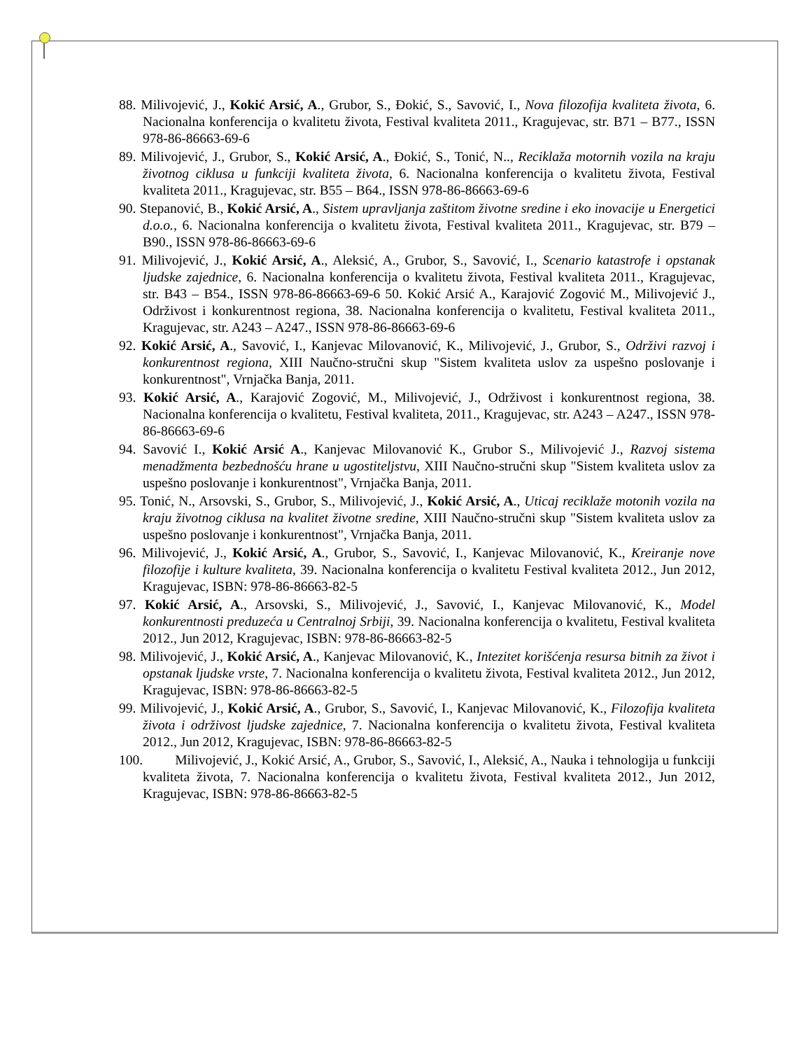88. Milivojević, J., Kokić Arsić, A., Grubor, S., Đokić, S., Savović, I., Nova filozofija kvaliteta života, 6. Nacionalna konferencija o kvalitetu života, Festival kvaliteta 2011., Kragujevac, str. B71 – B77., ISSN 978-86-86663-69-6
89. Milivojević, J., Grubor, S., Kokić Arsić, A., Đokić, S., Tonić, N.., Reciklaža motornih vozila na kraju životnog ciklusa u funkciji kvaliteta života, 6. Nacionalna konferencija o kvalitetu života, Festival kvaliteta 2011., Kragujevac, str. B55 – B64., ISSN 978-86-86663-69-6
90. Stepanović, B., Kokić Arsić, A., Sistem upravljanja zaštitom životne sredine i eko inovacije u Energetici d.o.o., 6. Nacionalna konferencija o kvalitetu života, Festival kvaliteta 2011., Kragujevac, str. B79 – B90., ISSN 978-86-86663-69-6
91. Milivojević, J., Kokić Arsić, A., Aleksić, A., Grubor, S., Savović, I., Scenario katastrofe i opstanak ljudske zajednice, 6. Nacionalna konferencija o kvalitetu života, Festival kvaliteta 2011., Kragujevac, str. B43 – B54., ISSN 978-86-86663-69-6 50. Kokić Arsić A., Karajović Zogović M., Milivojević J., Održivost i konkurentnost regiona, 38. Nacionalna konferencija o kvalitetu, Festival kvaliteta 2011., Kragujevac, str. A243 – A247., ISSN 978-86-86663-69-6
92. Kokić Arsić, A., Savović, I., Kanjevac Milovanović, K., Milivojević, J., Grubor, S., Održivi razvoj i konkurentnost regiona, XIII Naučno-stručni skup "Sistem kvaliteta uslov za uspešno poslovanje i konkurentnost", Vrnjačka Banja, 2011.
93. Kokić Arsić, A., Karajović Zogović, M., Milivojević, J., Održivost i konkurentnost regiona, 38. Nacionalna konferencija o kvalitetu, Festival kvaliteta, 2011., Kragujevac, str. A243 – A247., ISSN 978-86-86663-69-6
94. Savović I., Kokić Arsić A., Kanjevac Milovanović K., Grubor S., Milivojević J., Razvoj sistema menadžmenta bezbednošću hrane u ugostiteljstvu, XIII Naučno-stručni skup "Sistem kvaliteta uslov za uspešno poslovanje i konkurentnost", Vrnjačka Banja, 2011.
95. Tonić, N., Arsovski, S., Grubor, S., Milivojević, J., Kokić Arsić, A., Uticaj reciklaže motonih vozila na kraju životnog ciklusa na kvalitet životne sredine, XIII Naučno-stručni skup "Sistem kvaliteta uslov za uspešno poslovanje i konkurentnost", Vrnjačka Banja, 2011.
96. Milivojević, J., Kokić Arsić, A., Grubor, S., Savović, I., Kanjevac Milovanović, K., Kreiranje nove filozofije i kulture kvaliteta, 39. Nacionalna konferencija o kvalitetu Festival kvaliteta 2012., Jun 2012, Kragujevac, ISBN: 978-86-86663-82-5
97. Kokić Arsić, A., Arsovski, S., Milivojević, J., Savović, I., Kanjevac Milovanović, K., Model konkurentnosti preduzeća u Centralnoj Srbiji, 39. Nacionalna konferencija o kvalitetu, Festival kvaliteta 2012., Jun 2012, Kragujevac, ISBN: 978-86-86663-82-5
98. Milivojević, J., Kokić Arsić, A., Kanjevac Milovanović, K., Intezitet korišćenja resursa bitnih za život i opstanak ljudske vrste, 7. Nacionalna konferencija o kvalitetu života, Festival kvaliteta 2012., Jun 2012, Kragujevac, ISBN: 978-86-86663-82-5
99. Milivojević, J., Kokić Arsić, A., Grubor, S., Savović, I., Kanjevac Milovanović, K., Filozofija kvaliteta života i održivost ljudske zajednice, 7. Nacionalna konferencija o kvalitetu života, Festival kvaliteta 2012., Jun 2012, Kragujevac, ISBN: 978-86-86663-82-5
100. Milivojević, J., Kokić Arsić, A., Grubor, S., Savović, I., Aleksić, A., Nauka i tehnologija u funkciji kvaliteta života, 7. Nacionalna konferencija o kvalitetu života, Festival kvaliteta 2012., Jun 2012, Kragujevac, ISBN: 978-86-86663-82-5